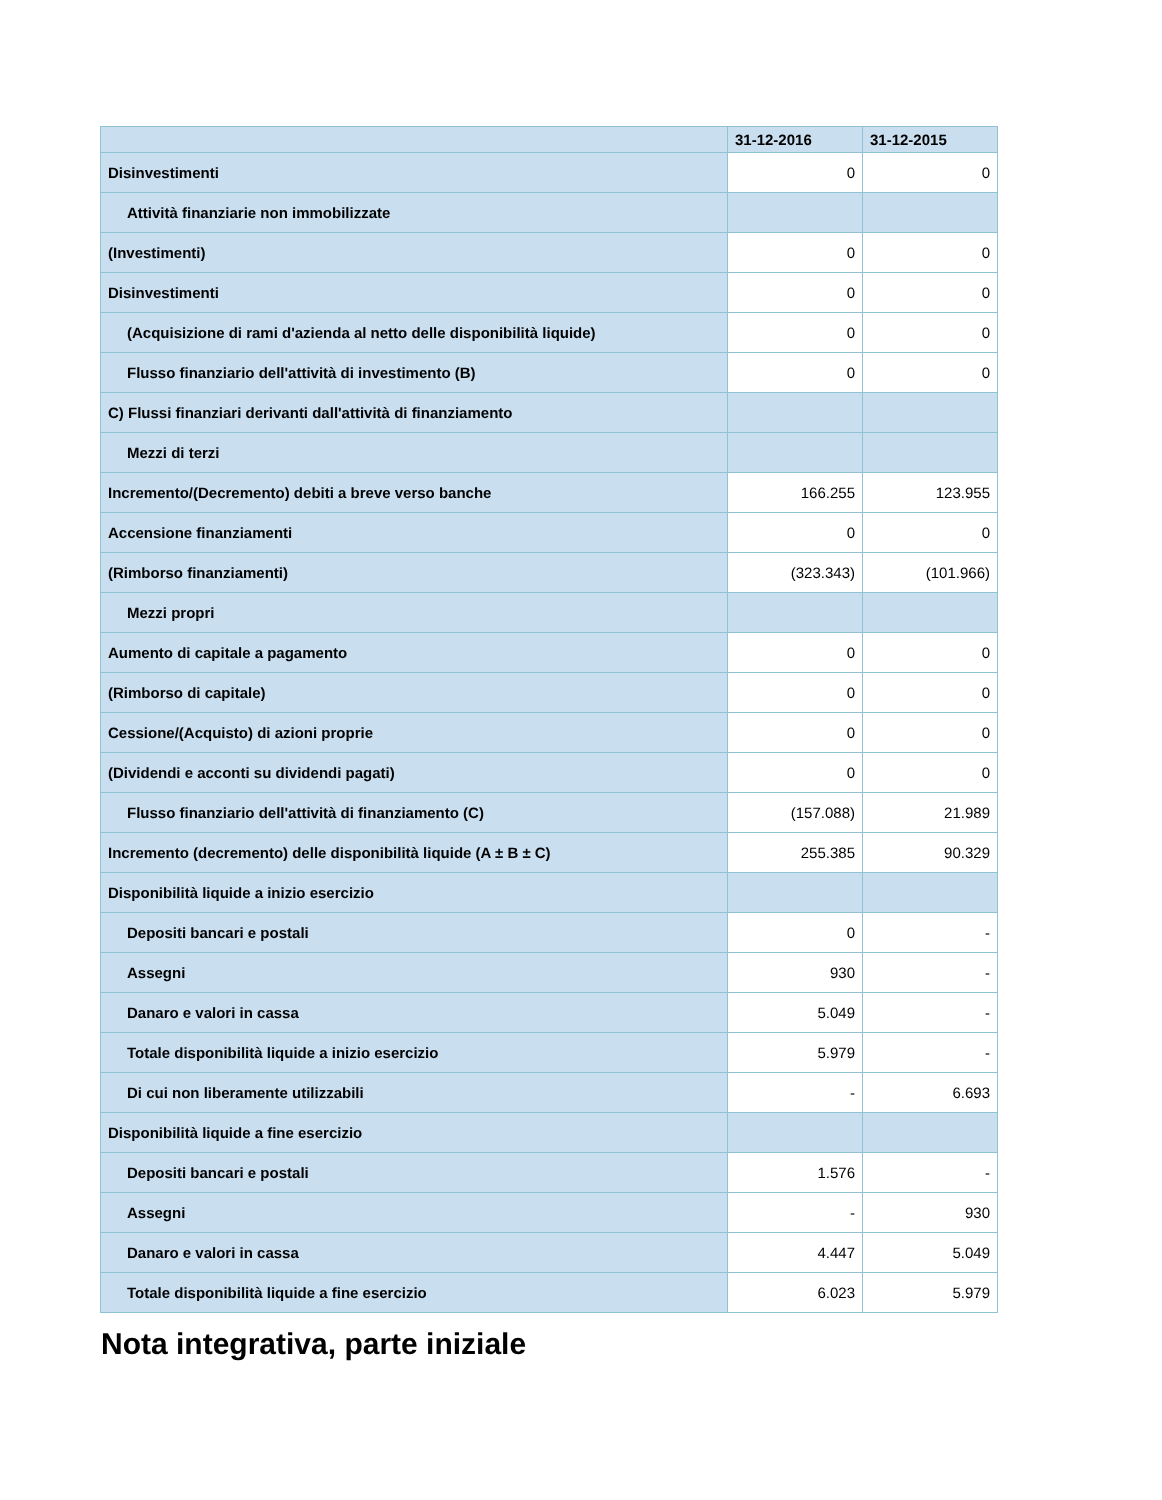| | 31-12-2016 | 31-12-2015 |
| --- | --- | --- |
| Disinvestimenti | 0 | 0 |
| Attività finanziarie non immobilizzate | | |
| (Investimenti) | 0 | 0 |
| Disinvestimenti | 0 | 0 |
| (Acquisizione di rami d'azienda al netto delle disponibilità liquide) | 0 | 0 |
| Flusso finanziario dell'attività di investimento (B) | 0 | 0 |
| C) Flussi finanziari derivanti dall'attività di finanziamento | | |
| Mezzi di terzi | | |
| Incremento/(Decremento) debiti a breve verso banche | 166.255 | 123.955 |
| Accensione finanziamenti | 0 | 0 |
| (Rimborso finanziamenti) | (323.343) | (101.966) |
| Mezzi propri | | |
| Aumento di capitale a pagamento | 0 | 0 |
| (Rimborso di capitale) | 0 | 0 |
| Cessione/(Acquisto) di azioni proprie | 0 | 0 |
| (Dividendi e acconti su dividendi pagati) | 0 | 0 |
| Flusso finanziario dell'attività di finanziamento (C) | (157.088) | 21.989 |
| Incremento (decremento) delle disponibilità liquide (A ± B ± C) | 255.385 | 90.329 |
| Disponibilità liquide a inizio esercizio | | |
| Depositi bancari e postali | 0 | - |
| Assegni | 930 | - |
| Danaro e valori in cassa | 5.049 | - |
| Totale disponibilità liquide a inizio esercizio | 5.979 | - |
| Di cui non liberamente utilizzabili | - | 6.693 |
| Disponibilità liquide a fine esercizio | | |
| Depositi bancari e postali | 1.576 | - |
| Assegni | - | 930 |
| Danaro e valori in cassa | 4.447 | 5.049 |
| Totale disponibilità liquide a fine esercizio | 6.023 | 5.979 |
Nota integrativa, parte iniziale